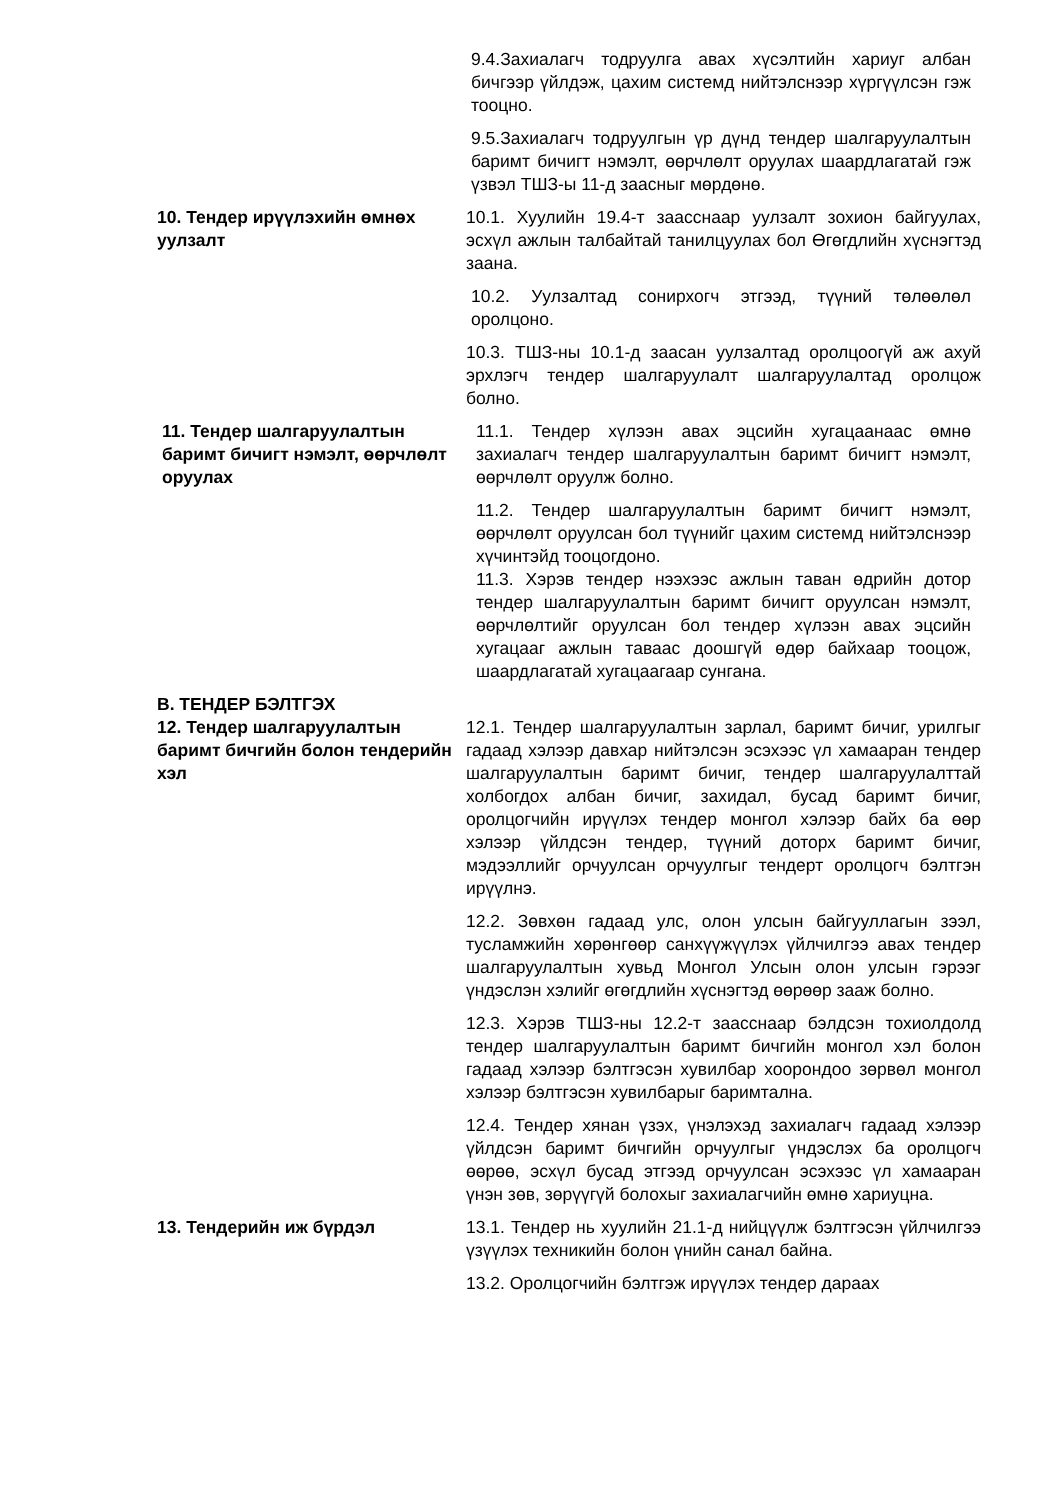9.4.Захиалагч тодруулга авах хүсэлтийн хариуг албан бичгээр үйлдэж, цахим системд нийтэлснээр хүргүүлсэн гэж тооцно.
9.5.Захиалагч тодруулгын үр дүнд тендер шалгаруулалтын баримт бичигт нэмэлт, өөрчлөлт оруулах шаардлагатай гэж үзвэл ТШЗ-ы 11-д заасныг мөрдөнө.
10. Тендер ирүүлэхийн өмнөх уулзалт
10.1. Хуулийн 19.4-т заасснаар уулзалт зохион байгуулах, эсхүл ажлын талбайтай танилцуулах бол Өгөгдлийн хүснэгтэд заана.
10.2. Уулзалтад сонирхогч этгээд, түүний төлөөлөл оролцоно.
10.3. ТШЗ-ны 10.1-д заасан уулзалтад оролцоогүй аж ахуй эрхлэгч тендер шалгаруулалт шалгаруулалтад оролцож болно.
11. Тендер шалгаруулалтын баримт бичигт нэмэлт, өөрчлөлт оруулах
11.1. Тендер хүлээн авах эцсийн хугацаанаас өмнө захиалагч тендер шалгаруулалтын баримт бичигт нэмэлт, өөрчлөлт оруулж болно.
11.2. Тендер шалгаруулалтын баримт бичигт нэмэлт, өөрчлөлт оруулсан бол түүнийг цахим системд нийтэлснээр хүчинтэйд тооцогдоно.
11.3. Хэрэв тендер нээхээс ажлын таван өдрийн дотор тендер шалгаруулалтын баримт бичигт оруулсан нэмэлт, өөрчлөлтийг оруулсан бол тендер хүлээн авах эцсийн хугацааг ажлын таваас доошгүй өдөр байхаар тооцож, шаардлагатай хугацаагаар сунгана.
В. ТЕНДЕР БЭЛТГЭХ
12. Тендер шалгаруулалтын баримт бичгийн болон тендерийн хэл
12.1. Тендер шалгаруулалтын зарлал, баримт бичиг, урилгыг гадаад хэлээр давхар нийтэлсэн эсэхээс үл хамааран тендер шалгаруулалтын баримт бичиг, тендер шалгаруулалттай холбогдох албан бичиг, захидал, бусад баримт бичиг, оролцогчийн ирүүлэх тендер монгол хэлээр байх ба өөр хэлээр үйлдсэн тендер, түүний доторх баримт бичиг, мэдээллийг орчуулсан орчуулгыг тендерт оролцогч бэлтгэн ирүүлнэ.
12.2. Зөвхөн гадаад улс, олон улсын байгууллагын зээл, тусламжийн хөрөнгөөр санхүүжүүлэх үйлчилгээ авах тендер шалгаруулалтын хувьд Монгол Улсын олон улсын гэрээг үндэслэн хэлийг өгөгдлийн хүснэгтэд өөрөөр зааж болно.
12.3. Хэрэв ТШЗ-ны 12.2-т заасснаар бэлдсэн тохиолдолд тендер шалгаруулалтын баримт бичгийн монгол хэл болон гадаад хэлээр бэлтгэсэн хувилбар хоорондоо зөрвөл монгол хэлээр бэлтгэсэн хувилбарыг баримтална.
12.4. Тендер хянан үзэх, үнэлэхэд захиалагч гадаад хэлээр үйлдсэн баримт бичгийн орчуулгыг үндэслэх ба оролцогч өөрөө, эсхүл бусад этгээд орчуулсан эсэхээс үл хамааран үнэн зөв, зөрүүгүй болохыг захиалагчийн өмнө хариуцна.
13. Тендерийн иж бүрдэл 13.1. Тендер нь хуулийн 21.1-д нийцүүлж бэлтгэсэн үйлчилгээ үзүүлэх техникийн болон үнийн санал байна.
13.2. Оролцогчийн бэлтгэж ирүүлэх тендер дараах